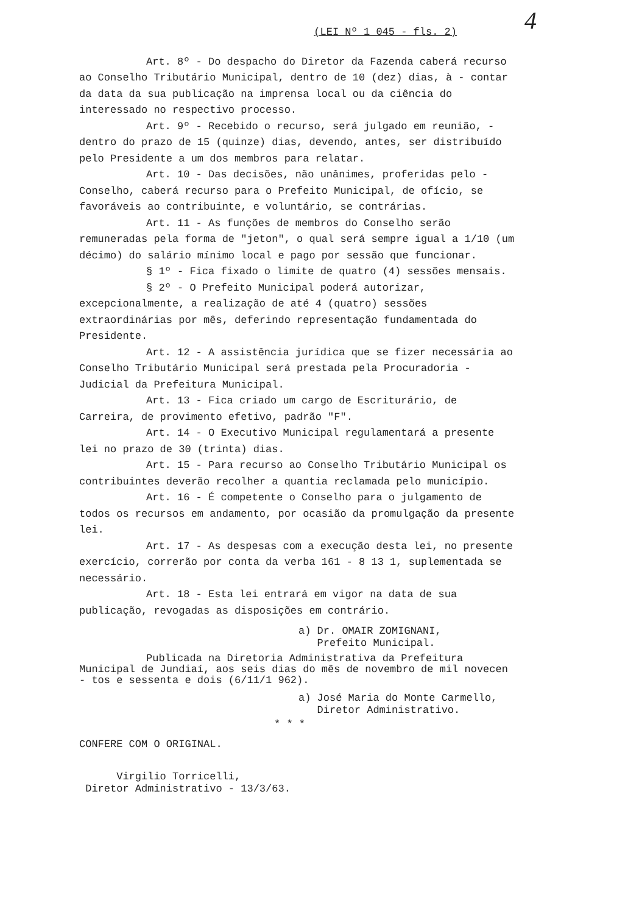4
(LEI Nº 1 045 - fls. 2)
Art. 8º - Do despacho do Diretor da Fazenda caberá recurso ao Conselho Tributário Municipal, dentro de 10 (dez) dias, à - contar da data da sua publicação na imprensa local ou da ciência do interessado no respectivo processo.
Art. 9º - Recebido o recurso, será julgado em reunião, - dentro do prazo de 15 (quinze) dias, devendo, antes, ser distribuído pelo Presidente a um dos membros para relatar.
Art. 10 - Das decisões, não unânimes, proferidas pelo - Conselho, caberá recurso para o Prefeito Municipal, de ofício, se favoráveis ao contribuinte, e voluntário, se contrárias.
Art. 11 - As funções de membros do Conselho serão remuneradas pela forma de "jeton", o qual será sempre igual a 1/10 (um décimo) do salário mínimo local e pago por sessão que funcionar.
§ 1º - Fica fixado o limite de quatro (4) sessões mensais.
§ 2º - O Prefeito Municipal poderá autorizar, excepcionalmente, a realização de até 4 (quatro) sessões extraordinárias por mês, deferindo representação fundamentada do Presidente.
Art. 12 - A assistência jurídica que se fizer necessária ao Conselho Tributário Municipal será prestada pela Procuradoria - Judicial da Prefeitura Municipal.
Art. 13 - Fica criado um cargo de Escriturário, de Carreira, de provimento efetivo, padrão "F".
Art. 14 - O Executivo Municipal regulamentará a presente lei no prazo de 30 (trinta) dias.
Art. 15 - Para recurso ao Conselho Tributário Municipal os contribuintes deverão recolher a quantia reclamada pelo município.
Art. 16 - É competente o Conselho para o julgamento de todos os recursos em andamento, por ocasião da promulgação da presente lei.
Art. 17 - As despesas com a execução desta lei, no presente exercício, correrão por conta da verba 161 - 8 13 1, suplementada se necessário.
Art. 18 - Esta lei entrará em vigor na data de sua publicação, revogadas as disposições em contrário.
a) Dr. OMAIR ZOMIGNANI,
Prefeito Municipal.
Publicada na Diretoria Administrativa da Prefeitura Municipal de Jundiaí, aos seis dias do mês de novembro de mil novecen - tos e sessenta e dois (6/11/1 962).
a) José Maria do Monte Carmello,
Diretor Administrativo.
* * *
CONFERE COM O ORIGINAL.
Virgilio Torricelli,
Diretor Administrativo - 13/3/63.